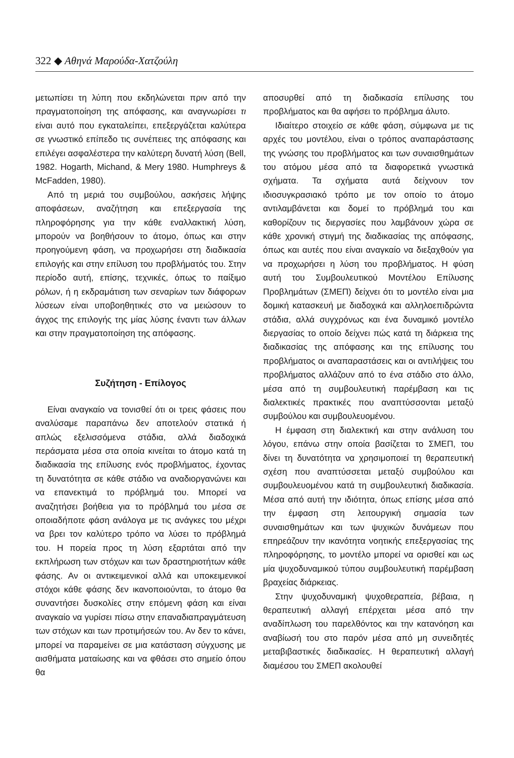322 ◆ Αθηνά Μαρούδα-Χατζούλη
μετωπίσει τη λύπη που εκδηλώνεται πριν από την πραγματοποίηση της απόφασης, και αναγνωρίσει τι είναι αυτό που εγκαταλείπει, επεξεργάζεται καλύτερα σε γνωστικό επίπεδο τις συνέπειες της απόφασης και επιλέγει ασφαλέστερα την καλύτερη δυνατή λύση (Bell, 1982. Hogarth, Michand, & Mery 1980. Humphreys & McFadden, 1980).
Από τη μεριά του συμβούλου, ασκήσεις λήψης αποφάσεων, αναζήτηση και επεξεργασία της πληροφόρησης για την κάθε εναλλακτική λύση, μπορούν να βοηθήσουν το άτομο, όπως και στην προηγούμενη φάση, να προχωρήσει στη διαδικασία επιλογής και στην επίλυση του προβλήματός του. Στην περίοδο αυτή, επίσης, τεχνικές, όπως το παίξιμο ρόλων, ή η εκδραμάτιση των σεναρίων των διάφορων λύσεων είναι υποβοηθητικές στο να μειώσουν το άγχος της επιλογής της μίας λύσης έναντι των άλλων και στην πραγματοποίηση της απόφασης.
Συζήτηση - Επίλογος
Είναι αναγκαίο να τονισθεί ότι οι τρεις φάσεις που αναλύσαμε παραπάνω δεν αποτελούν στατικά ή απλώς εξελισσόμενα στάδια, αλλά διαδοχικά περάσματα μέσα στα οποία κινείται το άτομο κατά τη διαδικασία της επίλυσης ενός προβλήματος, έχοντας τη δυνατότητα σε κάθε στάδιο να αναδιοργανώνει και να επανεκτιμά το πρόβλημά του. Μπορεί να αναζητήσει βοήθεια για το πρόβλημά του μέσα σε οποιαδήποτε φάση ανάλογα με τις ανάγκες του μέχρι να βρει τον καλύτερο τρόπο να λύσει το πρόβλημά του. Η πορεία προς τη λύση εξαρτάται από την εκπλήρωση των στόχων και των δραστηριοτήτων κάθε φάσης. Αν οι αντικειμενικοί αλλά και υποκειμενικοί στόχοι κάθε φάσης δεν ικανοποιούνται, το άτομο θα συναντήσει δυσκολίες στην επόμενη φάση και είναι αναγκαίο να γυρίσει πίσω στην επαναδιαπραγμάτευση των στόχων και των προτιμήσεών του. Αν δεν το κάνει, μπορεί να παραμείνει σε μια κατάσταση σύγχυσης με αισθήματα ματαίωσης και να φθάσει στο σημείο όπου θα
αποσυρθεί από τη διαδικασία επίλυσης του προβλήματος και θα αφήσει το πρόβλημα άλυτο.
Ιδιαίτερο στοιχείο σε κάθε φάση, σύμφωνα με τις αρχές του μοντέλου, είναι ο τρόπος αναπαράστασης της γνώσης του προβλήματος και των συναισθημάτων του ατόμου μέσα από τα διαφορετικά γνωστικά σχήματα. Τα σχήματα αυτά δείχνουν τον ιδιοσυγκρασιακό τρόπο με τον οποίο το άτομο αντιλαμβάνεται και δομεί το πρόβλημά του και καθορίζουν τις διεργασίες που λαμβάνουν χώρα σε κάθε χρονική στιγμή της διαδικασίας της απόφασης, όπως και αυτές που είναι αναγκαίο να διεξαχθούν για να προχωρήσει η λύση του προβλήματος. Η φύση αυτή του Συμβουλευτικού Μοντέλου Επίλυσης Προβλημάτων (ΣΜΕΠ) δείχνει ότι το μοντέλο είναι μια δομική κατασκευή με διαδοχικά και αλληλοεπιδρώντα στάδια, αλλά συγχρόνως και ένα δυναμικό μοντέλο διεργασίας το οποίο δείχνει πώς κατά τη διάρκεια της διαδικασίας της απόφασης και της επίλυσης του προβλήματος οι αναπαραστάσεις και οι αντιλήψεις του προβλήματος αλλάζουν από το ένα στάδιο στο άλλο, μέσα από τη συμβουλευτική παρέμβαση και τις διαλεκτικές πρακτικές που αναπτύσσονται μεταξύ συμβούλου και συμβουλευομένου.
Η έμφαση στη διαλεκτική και στην ανάλυση του λόγου, επάνω στην οποία βασίζεται το ΣΜΕΠ, του δίνει τη δυνατότητα να χρησιμοποιεί τη θεραπευτική σχέση που αναπτύσσεται μεταξύ συμβούλου και συμβουλευομένου κατά τη συμβουλευτική διαδικασία. Μέσα από αυτή την ιδιότητα, όπως επίσης μέσα από την έμφαση στη λειτουργική σημασία των συναισθημάτων και των ψυχικών δυνάμεων που επηρεάζουν την ικανότητα νοητικής επεξεργασίας της πληροφόρησης, το μοντέλο μπορεί να ορισθεί και ως μία ψυχοδυναμικού τύπου συμβουλευτική παρέμβαση βραχείας διάρκειας.
Στην ψυχοδυναμική ψυχοθεραπεία, βέβαια, η θεραπευτική αλλαγή επέρχεται μέσα από την αναδίπλωση του παρελθόντος και την κατανόηση και αναβίωσή του στο παρόν μέσα από μη συνειδητές μεταβιβαστικές διαδικασίες. Η θεραπευτική αλλαγή διαμέσου του ΣΜΕΠ ακολουθεί